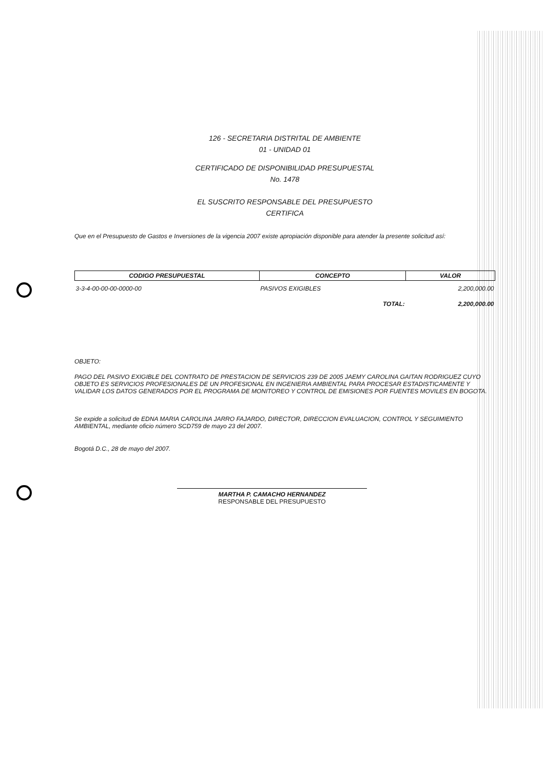126 - SECRETARIA DISTRITAL DE AMBIENTE
01 - UNIDAD 01
CERTIFICADO DE DISPONIBILIDAD PRESUPUESTAL
No. 1478
EL SUSCRITO RESPONSABLE DEL PRESUPUESTO
CERTIFICA
Que en el Presupuesto de Gastos e Inversiones de la vigencia 2007 existe apropiación disponible para atender la presente solicitud así:
| CODIGO PRESUPUESTAL | CONCEPTO | VALOR |
| --- | --- | --- |
| 3-3-4-00-00-00-0000-00 | PASIVOS EXIGIBLES | 2,200,000.00 |
| | TOTAL: | 2,200,000.00 |
OBJETO:
PAGO DEL PASIVO EXIGIBLE DEL CONTRATO DE PRESTACION DE SERVICIOS 239 DE 2005 JAEMY CAROLINA GAITAN RODRIGUEZ CUYO OBJETO ES SERVICIOS PROFESIONALES DE UN PROFESIONAL EN INGENIERIA AMBIENTAL PARA PROCESAR ESTADISTICAMENTE Y VALIDAR LOS DATOS GENERADOS POR EL PROGRAMA DE MONITOREO Y CONTROL DE EMISIONES POR FUENTES MOVILES EN BOGOTA.
Se expide a solicitud de EDNA MARIA CAROLINA JARRO FAJARDO, DIRECTOR, DIRECCION EVALUACION, CONTROL Y SEGUIMIENTO AMBIENTAL, mediante oficio número SCD759 de mayo 23 del 2007.
Bogotá D.C., 28 de mayo del 2007.
MARTHA P. CAMACHO HERNANDEZ
RESPONSABLE DEL PRESUPUESTO